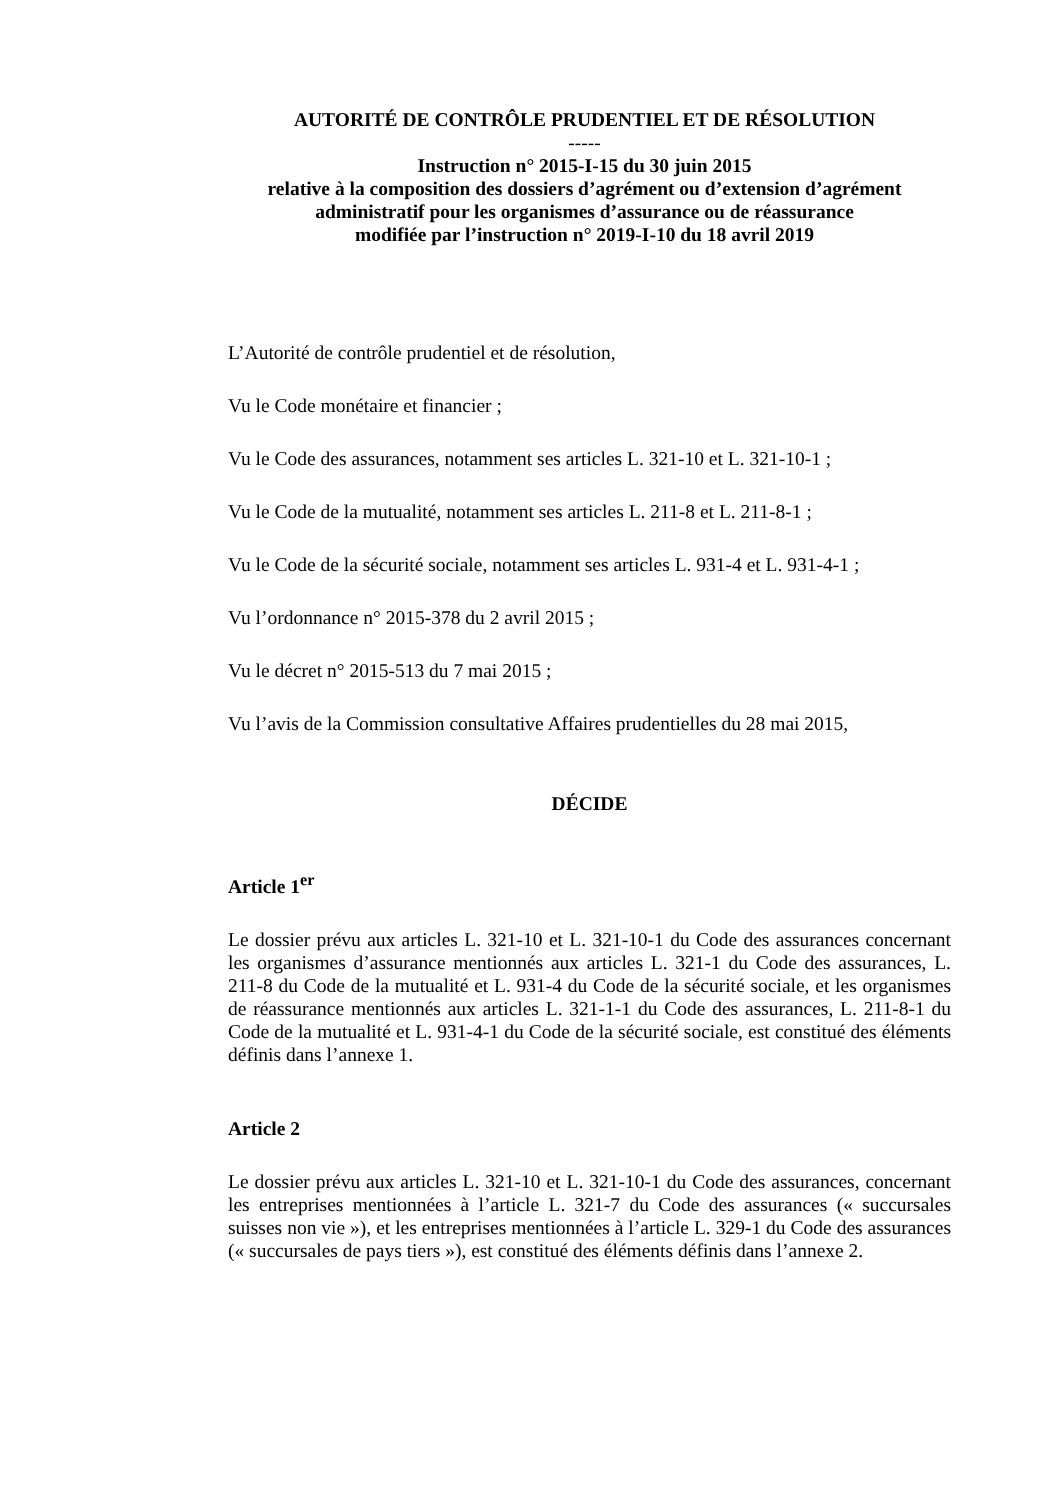AUTORITÉ DE CONTRÔLE PRUDENTIEL ET DE RÉSOLUTION
-----
Instruction n° 2015-I-15 du 30 juin 2015
relative à la composition des dossiers d’agrément ou d’extension d’agrément administratif pour les organismes d’assurance ou de réassurance
modifiée par l’instruction n° 2019-I-10 du 18 avril 2019
L’Autorité de contrôle prudentiel et de résolution,
Vu le Code monétaire et financier ;
Vu le Code des assurances, notamment ses articles L. 321-10 et L. 321-10-1 ;
Vu le Code de la mutualité, notamment ses articles L. 211-8 et L. 211-8-1 ;
Vu le Code de la sécurité sociale, notamment ses articles L. 931-4 et L. 931-4-1 ;
Vu l’ordonnance n° 2015-378 du 2 avril 2015 ;
Vu le décret n° 2015-513 du 7 mai 2015 ;
Vu l’avis de la Commission consultative Affaires prudentielles du 28 mai 2015,
DÉCIDE
Article 1<sup>er</sup>
Le dossier prévu aux articles L. 321-10 et L. 321-10-1 du Code des assurances concernant les organismes d’assurance mentionnés aux articles L. 321-1 du Code des assurances, L. 211-8 du Code de la mutualité et L. 931-4 du Code de la sécurité sociale, et les organismes de réassurance mentionnés aux articles L. 321-1-1 du Code des assurances, L. 211-8-1 du Code de la mutualité et L. 931-4-1 du Code de la sécurité sociale, est constitué des éléments définis dans l’annexe 1.
Article 2
Le dossier prévu aux articles L. 321-10 et L. 321-10-1 du Code des assurances, concernant les entreprises mentionnées à l’article L. 321-7 du Code des assurances (« succursales suisses non vie »), et les entreprises mentionnées à l’article L. 329-1 du Code des assurances (« succursales de pays tiers »), est constitué des éléments définis dans l’annexe 2.